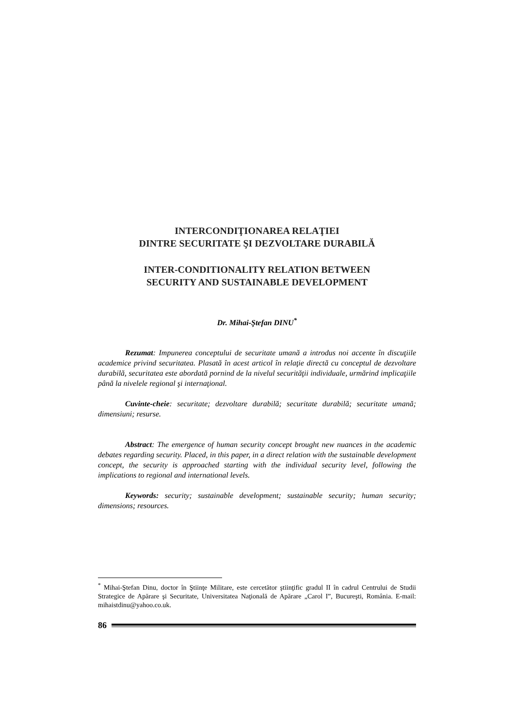INTERCONDIŢIONAREA RELAŢIEI
DINTRE SECURITATE ŞI DEZVOLTARE DURABILĂ
INTER-CONDITIONALITY RELATION BETWEEN
SECURITY AND SUSTAINABLE DEVELOPMENT
Dr. Mihai-Ştefan DINU<sup>*</sup>
Rezumat: Impunerea conceptului de securitate umană a introdus noi accente în discuţiile academice privind securitatea. Plasată în acest articol în relaţie directă cu conceptul de dezvoltare durabilă, securitatea este abordată pornind de la nivelul securităţii individuale, urmărind implicaţiile până la nivelele regional şi internaţional.
Cuvinte-cheie: securitate; dezvoltare durabilă; securitate durabilă; securitate umană; dimensiuni; resurse.
Abstract: The emergence of human security concept brought new nuances in the academic debates regarding security. Placed, in this paper, in a direct relation with the sustainable development concept, the security is approached starting with the individual security level, following the implications to regional and international levels.
Keywords: security; sustainable development; sustainable security; human security; dimensions; resources.
<sup>*</sup> Mihai-Ştefan Dinu, doctor în Ştiinţe Militare, este cercetător ştiinţific gradul II în cadrul Centrului de Studii Strategice de Apărare şi Securitate, Universitatea Naţională de Apărare „Carol I”, Bucureşti, România. E-mail: mihaistdinu@yahoo.co.uk.
86